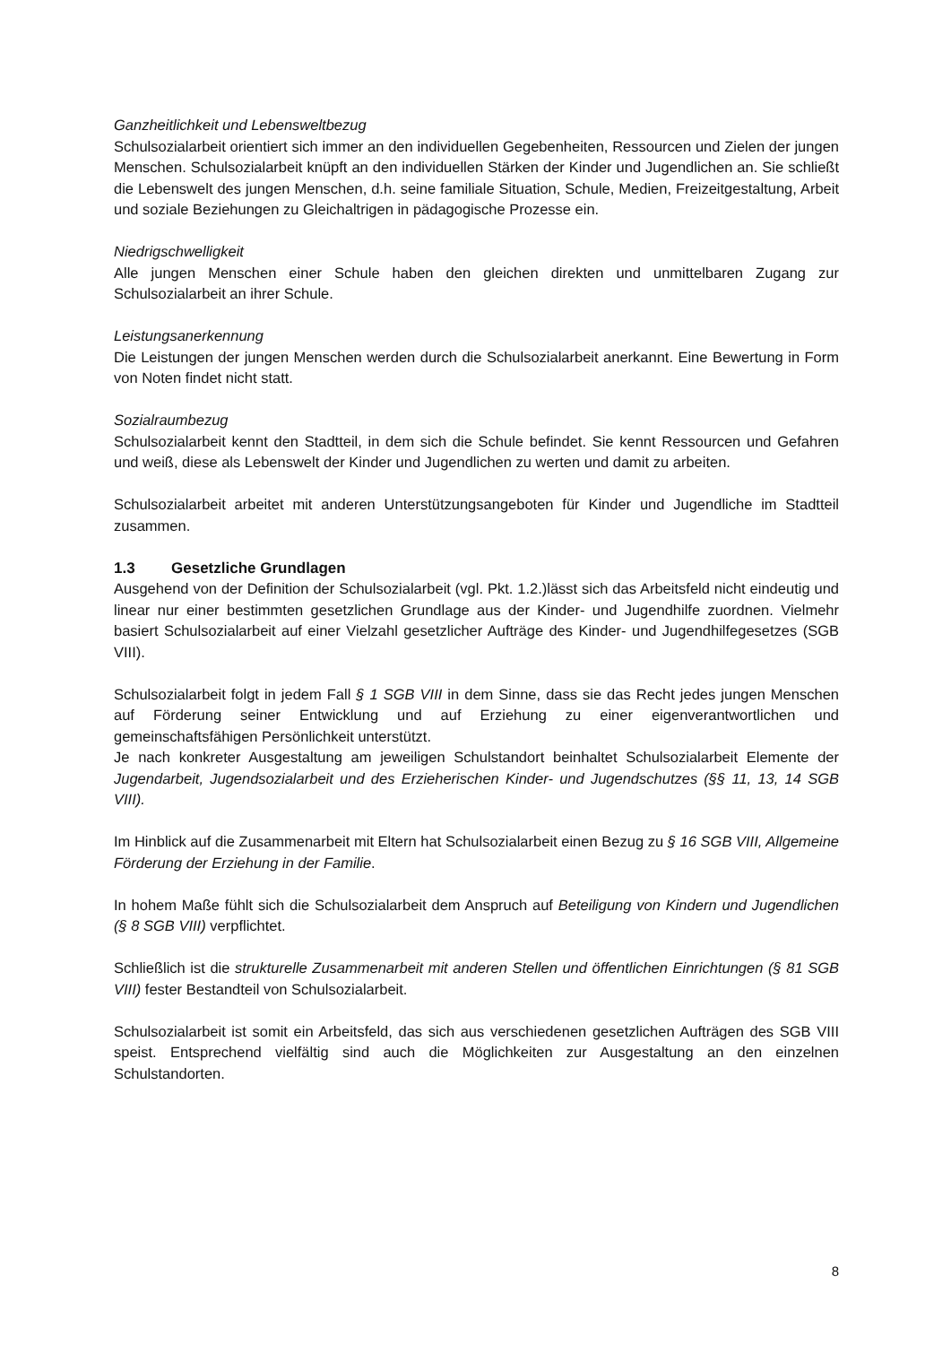Ganzheitlichkeit und Lebensweltbezug
Schulsozialarbeit orientiert sich immer an den individuellen Gegebenheiten, Ressourcen und Zielen der jungen Menschen. Schulsozialarbeit knüpft an den individuellen Stärken der Kinder und Jugendlichen an. Sie schließt die Lebenswelt des jungen Menschen, d.h. seine familiale Situation, Schule, Medien, Freizeitgestaltung, Arbeit und soziale Beziehungen zu Gleichaltrigen in pädagogische Prozesse ein.
Niedrigschwelligkeit
Alle jungen Menschen einer Schule haben den gleichen direkten und unmittelbaren Zugang zur Schulsozialarbeit an ihrer Schule.
Leistungsanerkennung
Die Leistungen der jungen Menschen werden durch die Schulsozialarbeit anerkannt. Eine Bewertung in Form von Noten findet nicht statt.
Sozialraumbezug
Schulsozialarbeit kennt den Stadtteil, in dem sich die Schule befindet. Sie kennt Ressourcen und Gefahren und weiß, diese als Lebenswelt der Kinder und Jugendlichen zu werten und damit zu arbeiten.
Schulsozialarbeit arbeitet mit anderen Unterstützungsangeboten für Kinder und Jugendliche im Stadtteil zusammen.
1.3 Gesetzliche Grundlagen
Ausgehend von der Definition der Schulsozialarbeit (vgl. Pkt. 1.2.)lässt sich das Arbeitsfeld nicht eindeutig und linear nur einer bestimmten gesetzlichen Grundlage aus der Kinder- und Jugendhilfe zuordnen. Vielmehr basiert Schulsozialarbeit auf einer Vielzahl gesetzlicher Aufträge des Kinder- und Jugendhilfegesetzes (SGB VIII).
Schulsozialarbeit folgt in jedem Fall § 1 SGB VIII in dem Sinne, dass sie das Recht jedes jungen Menschen auf Förderung seiner Entwicklung und auf Erziehung zu einer eigenverantwortlichen und gemeinschaftsfähigen Persönlichkeit unterstützt.
Je nach konkreter Ausgestaltung am jeweiligen Schulstandort beinhaltet Schulsozialarbeit Elemente der Jugendarbeit, Jugendsozialarbeit und des Erzieherischen Kinder- und Jugendschutzes (§§ 11, 13, 14 SGB VIII).
Im Hinblick auf die Zusammenarbeit mit Eltern hat Schulsozialarbeit einen Bezug zu § 16 SGB VIII, Allgemeine Förderung der Erziehung in der Familie.
In hohem Maße fühlt sich die Schulsozialarbeit dem Anspruch auf Beteiligung von Kindern und Jugendlichen (§ 8 SGB VIII) verpflichtet.
Schließlich ist die strukturelle Zusammenarbeit mit anderen Stellen und öffentlichen Einrichtungen (§ 81 SGB VIII) fester Bestandteil von Schulsozialarbeit.
Schulsozialarbeit ist somit ein Arbeitsfeld, das sich aus verschiedenen gesetzlichen Aufträgen des SGB VIII speist. Entsprechend vielfältig sind auch die Möglichkeiten zur Ausgestaltung an den einzelnen Schulstandorten.
8